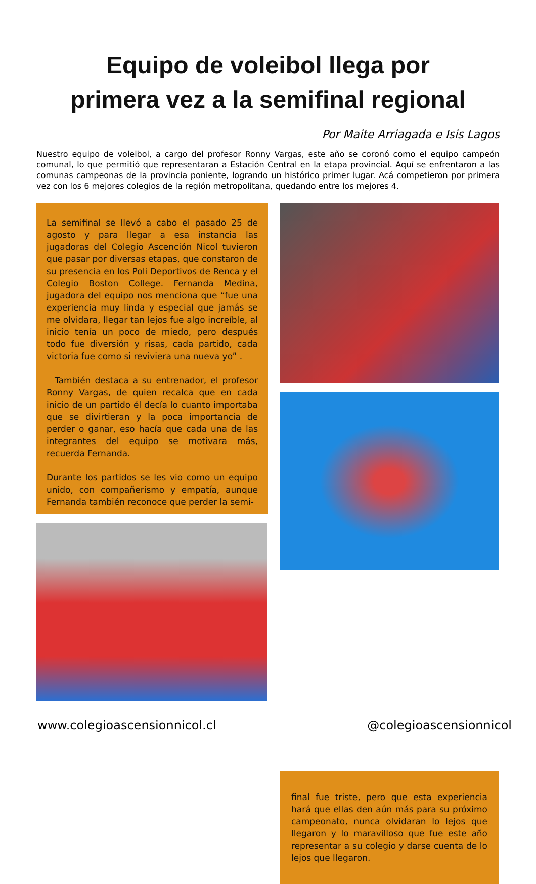Equipo de voleibol llega por
primera vez a la semifinal regional
Por Maite Arriagada e Isis Lagos
Nuestro equipo de voleibol, a cargo del profesor Ronny Vargas, este año se coronó como el equipo campeón comunal, lo que permitió que representaran a Estación Central en la etapa provincial. Aquí se enfrentaron a las comunas campeonas de la provincia poniente, logrando un histórico primer lugar. Acá competieron por primera vez con los 6 mejores colegios de la región metropolitana, quedando entre los mejores 4.
La semifinal se llevó a cabo el pasado 25 de agosto y para llegar a esa instancia las jugadoras del Colegio Ascención Nicol tuvieron que pasar por diversas etapas, que constaron de su presencia en los Poli Deportivos de Renca y el Colegio Boston College. Fernanda Medina, jugadora del equipo nos menciona que “fue una experiencia muy linda y especial que jamás se me olvidara, llegar tan lejos fue algo increíble, al inicio tenía un poco de miedo, pero después todo fue diversión y risas, cada partido, cada victoria fue como si reviviera una nueva yo” .
También destaca a su entrenador, el profesor Ronny Vargas, de quien recalca que en cada inicio de un partido él decía lo cuanto importaba que se divirtieran y la poca importancia de perder o ganar, eso hacía que cada una de las integrantes del equipo se motivara más, recuerda Fernanda.
Durante los partidos se les vio como un equipo unido, con compañerismo y empatía, aunque Fernanda también reconoce que perder la semi-
final fue triste, pero que esta experiencia hará que ellas den aún más para su próximo campeonato, nunca olvidaran lo lejos que llegaron y lo maravilloso que fue este año representar a su colegio y darse cuenta de lo lejos que llegaron.
www.colegioascensionnicol.cl @colegioascensionnicol